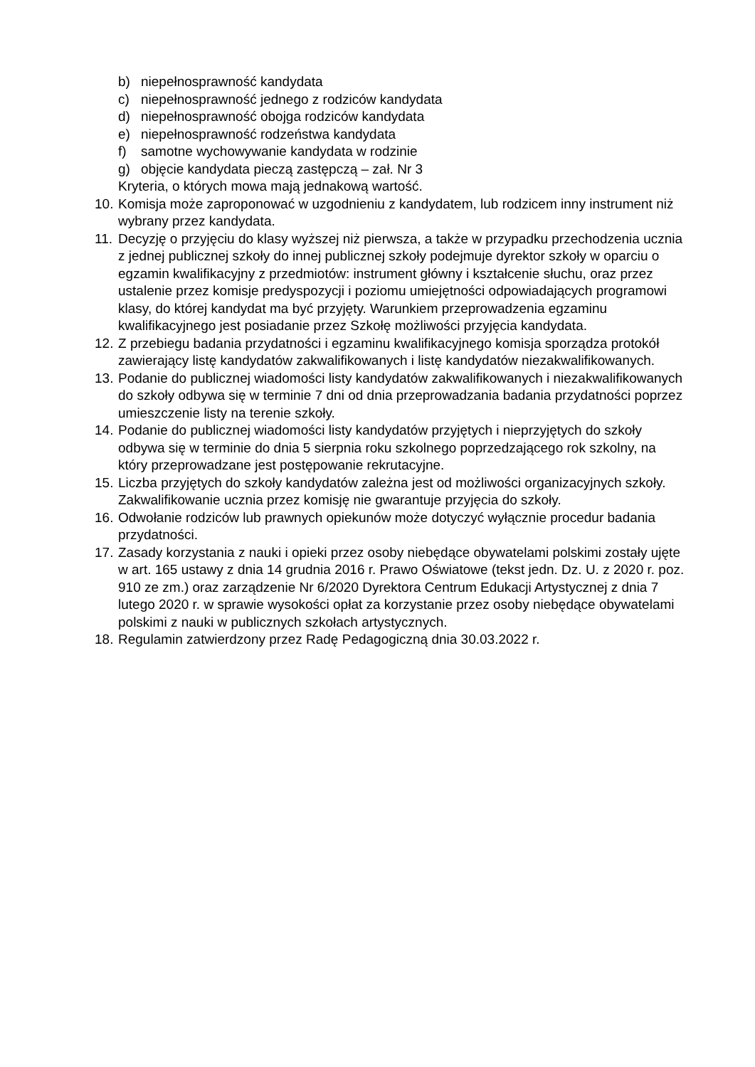b) niepełnosprawność kandydata
c) niepełnosprawność jednego z rodziców kandydata
d) niepełnosprawność obojga rodziców kandydata
e) niepełnosprawność rodzeństwa kandydata
f) samotne wychowywanie kandydata w rodzinie
g) objęcie kandydata pieczą zastępczą – zał. Nr 3
Kryteria, o których mowa mają jednakową wartość.
10. Komisja może zaproponować w uzgodnieniu z kandydatem, lub rodzicem inny instrument niż wybrany przez kandydata.
11. Decyzję o przyjęciu do klasy wyższej niż pierwsza, a także w przypadku przechodzenia ucznia z jednej publicznej szkoły do innej publicznej szkoły podejmuje dyrektor szkoły w oparciu o egzamin kwalifikacyjny z przedmiotów: instrument główny i kształcenie słuchu, oraz przez ustalenie przez komisje predyspozycji i poziomu umiejętności odpowiadających programowi klasy, do której kandydat ma być przyjęty. Warunkiem przeprowadzenia egzaminu kwalifikacyjnego jest posiadanie przez Szkołę możliwości przyjęcia kandydata.
12. Z przebiegu badania przydatności i egzaminu kwalifikacyjnego komisja sporządza protokół zawierający listę kandydatów zakwalifikowanych i listę kandydatów niezakwalifikowanych.
13. Podanie do publicznej wiadomości listy kandydatów zakwalifikowanych i niezakwalifikowanych do szkoły odbywa się w terminie 7 dni od dnia przeprowadzania badania przydatności poprzez umieszczenie listy na terenie szkoły.
14. Podanie do publicznej wiadomości listy kandydatów przyjętych i nieprzyjętych do szkoły odbywa się w terminie do dnia 5 sierpnia roku szkolnego poprzedzającego rok szkolny, na który przeprowadzane jest postępowanie rekrutacyjne.
15. Liczba przyjętych do szkoły kandydatów zależna jest od możliwości organizacyjnych szkoły. Zakwalifikowanie ucznia przez komisję nie gwarantuje przyjęcia do szkoły.
16. Odwołanie rodziców lub prawnych opiekunów może dotyczyć wyłącznie procedur badania przydatności.
17. Zasady korzystania z nauki i opieki przez osoby niebędące obywatelami polskimi zostały ujęte w art. 165 ustawy z dnia 14 grudnia 2016 r. Prawo Oświatowe (tekst jedn. Dz. U. z 2020 r. poz. 910 ze zm.) oraz zarządzenie Nr 6/2020 Dyrektora Centrum Edukacji Artystycznej z dnia 7 lutego 2020 r. w sprawie wysokości opłat za korzystanie przez osoby niebędące obywatelami polskimi z nauki w publicznych szkołach artystycznych.
18. Regulamin zatwierdzony przez Radę Pedagogiczną dnia 30.03.2022 r.